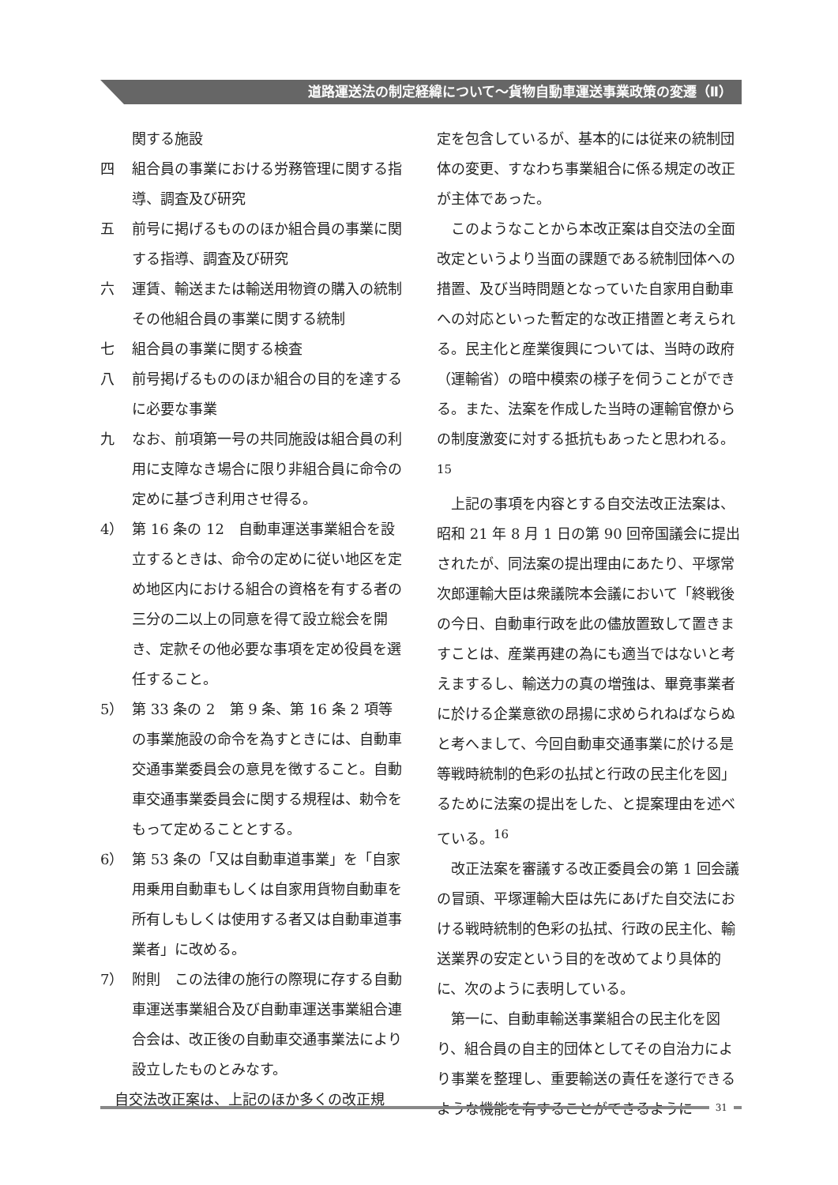道路運送法の制定経緯について～貨物自動車運送事業政策の変遷（Ⅱ）
関する施設
四 組合員の事業における労務管理に関する指導、調査及び研究
五 前号に掲げるもののほか組合員の事業に関する指導、調査及び研究
六 運賃、輸送または輸送用物資の購入の統制その他組合員の事業に関する統制
七 組合員の事業に関する検査
八 前号掲げるもののほか組合の目的を達するに必要な事業
九 なお、前項第一号の共同施設は組合員の利用に支障なき場合に限り非組合員に命令の定めに基づき利用させ得る。
4） 第 16 条の 12　自動車運送事業組合を設立するときは、命令の定めに従い地区を定め地区内における組合の資格を有する者の三分の二以上の同意を得て設立総会を開き、定款その他必要な事項を定め役員を選任すること。
5） 第 33 条の 2　第 9 条、第 16 条 2 項等の事業施設の命令を為すときには、自動車交通事業委員会の意見を徴すること。自動車交通事業委員会に関する規程は、勅令をもって定めることとする。
6） 第 53 条の「又は自動車道事業」を「自家用乗用自動車もしくは自家用貨物自動車を所有しもしくは使用する者又は自動車道事業者」に改める。
7） 附則　この法律の施行の際現に存する自動車運送事業組合及び自動車運送事業組合連合会は、改正後の自動車交通事業法により設立したものとみなす。
自交法改正案は、上記のほか多くの改正規
定を包含しているが、基本的には従来の統制団体の変更、すなわち事業組合に係る規定の改正が主体であった。
このようなことから本改正案は自交法の全面改定というより当面の課題である統制団体への措置、及び当時問題となっていた自家用自動車への対応といった暫定的な改正措置と考えられる。民主化と産業復興については、当時の政府（運輸省）の暗中模索の様子を伺うことができる。また、法案を作成した当時の運輸官僚からの制度激変に対する抵抗もあったと思われる。<sup>15</sup>
上記の事項を内容とする自交法改正法案は、昭和 21 年 8 月 1 日の第 90 回帝国議会に提出されたが、同法案の提出理由にあたり、平塚常次郎運輸大臣は衆議院本会議において「終戦後の今日、自動車行政を此の儘放置致して置きますことは、産業再建の為にも適当ではないと考えまするし、輸送力の真の増強は、畢竟事業者に於ける企業意欲の昂揚に求められねばならぬと考へまして、今回自動車交通事業に於ける是等戦時統制的色彩の払拭と行政の民主化を図」るために法案の提出をした、と提案理由を述べている。<sup>16</sup>
改正法案を審議する改正委員会の第 1 回会議の冒頭、平塚運輸大臣は先にあげた自交法における戦時統制的色彩の払拭、行政の民主化、輸送業界の安定という目的を改めてより具体的に、次のように表明している。
第一に、自動車輸送事業組合の民主化を図り、組合員の自主的団体としてその自治力により事業を整理し、重要輸送の責任を遂行できるような機能を有することができるように
31